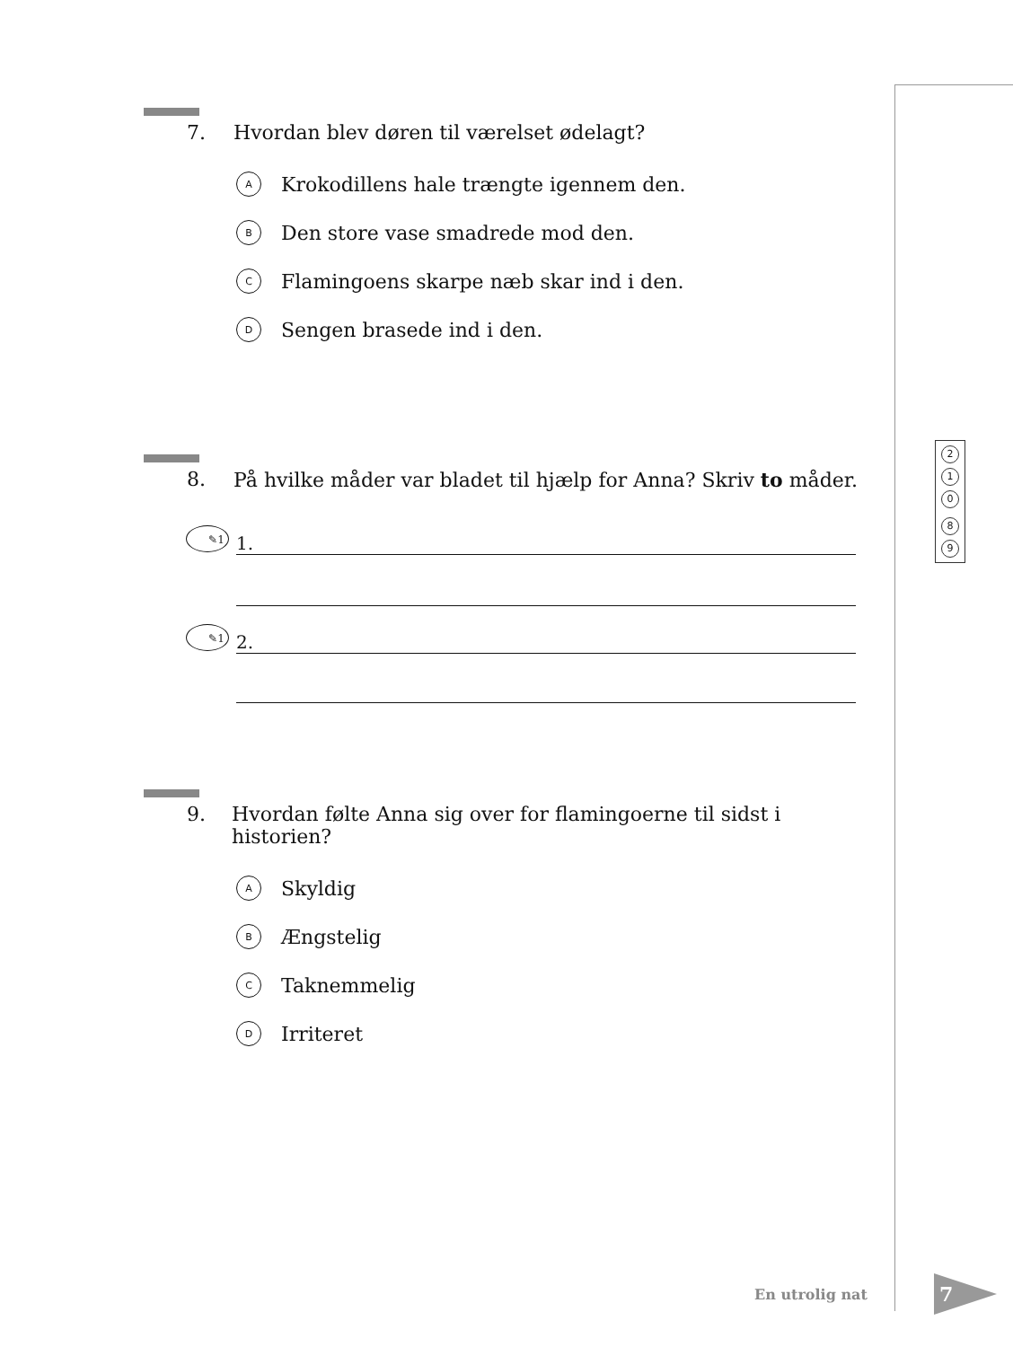7. Hvordan blev døren til værelset ødelagt?
A Krokodillens hale trængte igennem den.
B Den store vase smadrede mod den.
C Flamingoens skarpe næb skar ind i den.
D Sengen brasede ind i den.
8. På hvilke måder var bladet til hjælp for Anna? Skriv to måder.
✎1
1.
✎1
2.
9. Hvordan følte Anna sig over for flamingoerne til sidst i historien?
A Skyldig
B Ængstelig
C Taknemmelig
D Irriteret
2
1
0
8
9
En utrolig nat
7